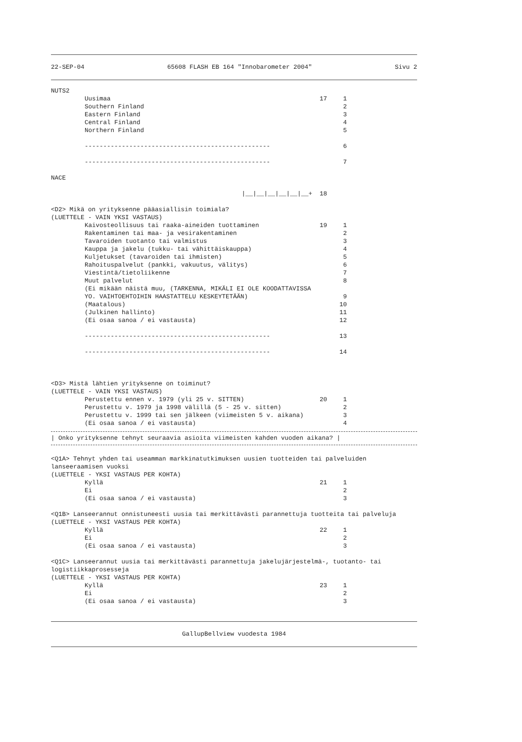22-SEP-04 65608 FLASH EB 164 "Innobarometer 2004" Sivu 2
NUTS2
Uusimaa 17 1
Southern Finland 2
Eastern Finland 3
Central Finland 4
Northern Finland 5
-------------------------------------------------- 6
-------------------------------------------------- 7
NACE
|__|__|__|__|__|__+ 18
<D2> Mikä on yrityksenne pääasiallisin toimiala?
(LUETTELE - VAIN YKSI VASTAUS)
Kaivosteollisuus tai raaka-aineiden tuottaminen 19 1
Rakentaminen tai maa- ja vesirakentaminen 2
Tavaroiden tuotanto tai valmistus 3
Kauppa ja jakelu (tukku- tai vähittäiskauppa) 4
Kuljetukset (tavaroiden tai ihmisten) 5
Rahoituspalvelut (pankki, vakuutus, välitys) 6
Viestintä/tietoliikenne 7
Muut palvelut 8
(Ei mikään näistä muu, (TARKENNA, MIKÄLI EI OLE KOODATTAVISSA YO. VAIHTOEHTOIHIN HAASTATTELU KESKEYTETÄÄN) 9
(Maatalous) 10
(Julkinen hallinto) 11
(Ei osaa sanoa / ei vastausta) 12
-------------------------------------------------- 13
-------------------------------------------------- 14
<D3> Mistä lähtien yrityksenne on toiminut?
(LUETTELE - VAIN YKSI VASTAUS)
Perustettu ennen v. 1979 (yli 25 v. SITTEN) 20 1
Perustettu v. 1979 ja 1998 välillä (5 - 25 v. sitten) 2
Perustettu v. 1999 tai sen jälkeen (viimeisten 5 v. aikana) 3
(Ei osaa sanoa / ei vastausta) 4
| Onko yrityksenne tehnyt seuraavia asioita viimeisten kahden vuoden aikana? |
<Q1A> Tehnyt yhden tai useamman markkinatutkimuksen uusien tuotteiden tai palveluiden lanseeraamisen vuoksi
(LUETTELE - YKSI VASTAUS PER KOHTA)
Kyllä 21 1
Ei 2
(Ei osaa sanoa / ei vastausta) 3
<Q1B> Lanseerannut onnistuneesti uusia tai merkittävästi parannettuja tuotteita tai palveluja
(LUETTELE - YKSI VASTAUS PER KOHTA)
Kyllä 22 1
Ei 2
(Ei osaa sanoa / ei vastausta) 3
<Q1C> Lanseerannut uusia tai merkittävästi parannettuja jakelujärjestelmä-, tuotanto- tai logistiikkaprosesseja
(LUETTELE - YKSI VASTAUS PER KOHTA)
Kyllä 23 1
Ei 2
(Ei osaa sanoa / ei vastausta) 3
GallupBellview vuodesta 1984